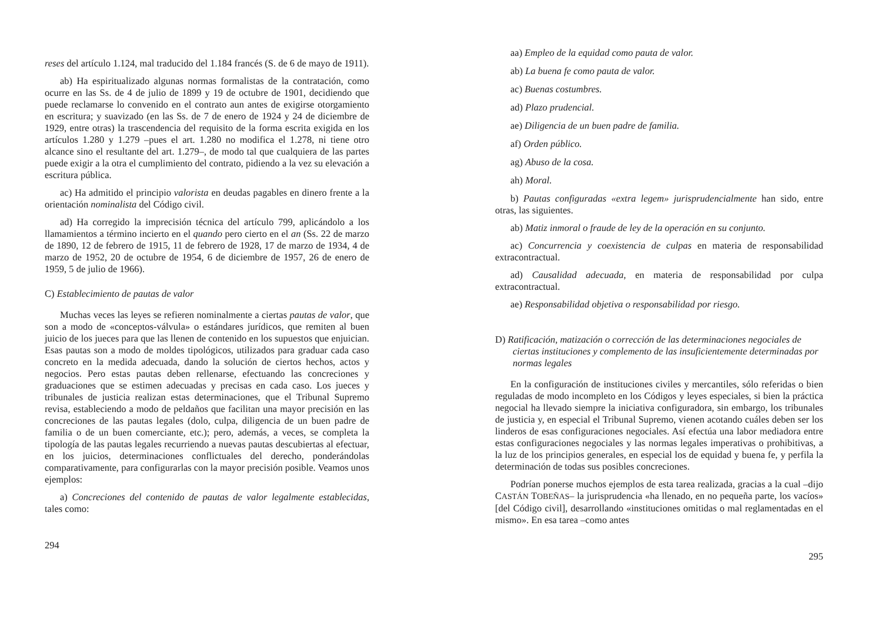reses del artículo 1.124, mal traducido del 1.184 francés (S. de 6 de mayo de 1911).
ab) Ha espiritualizado algunas normas formalistas de la contratación, como ocurre en las Ss. de 4 de julio de 1899 y 19 de octubre de 1901, decidiendo que puede reclamarse lo convenido en el contrato aun antes de exigirse otorgamiento en escritura; y suavizado (en las Ss. de 7 de enero de 1924 y 24 de diciembre de 1929, entre otras) la trascendencia del requisito de la forma escrita exigida en los artículos 1.280 y 1.279 –pues el art. 1.280 no modifica el 1.278, ni tiene otro alcance sino el resultante del art. 1.279–, de modo tal que cualquiera de las partes puede exigir a la otra el cumplimiento del contrato, pidiendo a la vez su elevación a escritura pública.
ac) Ha admitido el principio valorista en deudas pagables en dinero frente a la orientación nominalista del Código civil.
ad) Ha corregido la imprecisión técnica del artículo 799, aplicándolo a los llamamientos a término incierto en el quando pero cierto en el an (Ss. 22 de marzo de 1890, 12 de febrero de 1915, 11 de febrero de 1928, 17 de marzo de 1934, 4 de marzo de 1952, 20 de octubre de 1954, 6 de diciembre de 1957, 26 de enero de 1959, 5 de julio de 1966).
C) Establecimiento de pautas de valor
Muchas veces las leyes se refieren nominalmente a ciertas pautas de valor, que son a modo de «conceptos-válvula» o estándares jurídicos, que remiten al buen juicio de los jueces para que las llenen de contenido en los supuestos que enjuician. Esas pautas son a modo de moldes tipológicos, utilizados para graduar cada caso concreto en la medida adecuada, dando la solución de ciertos hechos, actos y negocios. Pero estas pautas deben rellenarse, efectuando las concreciones y graduaciones que se estimen adecuadas y precisas en cada caso. Los jueces y tribunales de justicia realizan estas determinaciones, que el Tribunal Supremo revisa, estableciendo a modo de peldaños que facilitan una mayor precisión en las concreciones de las pautas legales (dolo, culpa, diligencia de un buen padre de familia o de un buen comerciante, etc.); pero, además, a veces, se completa la tipología de las pautas legales recurriendo a nuevas pautas descubiertas al efectuar, en los juicios, determinaciones conflictuales del derecho, ponderándolas comparativamente, para configurarlas con la mayor precisión posible. Veamos unos ejemplos:
a) Concreciones del contenido de pautas de valor legalmente establecidas, tales como:
294
aa) Empleo de la equidad como pauta de valor.
ab) La buena fe como pauta de valor.
ac) Buenas costumbres.
ad) Plazo prudencial.
ae) Diligencia de un buen padre de familia.
af) Orden público.
ag) Abuso de la cosa.
ah) Moral.
b) Pautas configuradas «extra legem» jurisprudencialmente han sido, entre otras, las siguientes.
ab) Matiz inmoral o fraude de ley de la operación en su conjunto.
ac) Concurrencia y coexistencia de culpas en materia de responsabilidad extracontractual.
ad) Causalidad adecuada, en materia de responsabilidad por culpa extracontractual.
ae) Responsabilidad objetiva o responsabilidad por riesgo.
D) Ratificación, matización o corrección de las determinaciones negociales de ciertas instituciones y complemento de las insuficientemente determinadas por normas legales
En la configuración de instituciones civiles y mercantiles, sólo referidas o bien reguladas de modo incompleto en los Códigos y leyes especiales, si bien la práctica negocial ha llevado siempre la iniciativa configuradora, sin embargo, los tribunales de justicia y, en especial el Tribunal Supremo, vienen acotando cuáles deben ser los linderos de esas configuraciones negociales. Así efectúa una labor mediadora entre estas configuraciones negociales y las normas legales imperativas o prohibitivas, a la luz de los principios generales, en especial los de equidad y buena fe, y perfila la determinación de todas sus posibles concreciones.
Podrían ponerse muchos ejemplos de esta tarea realizada, gracias a la cual –dijo CASTÁN TOBEÑAS– la jurisprudencia «ha llenado, en no pequeña parte, los vacíos» [del Código civil], desarrollando «instituciones omitidas o mal reglamentadas en el mismo». En esa tarea –como antes
295